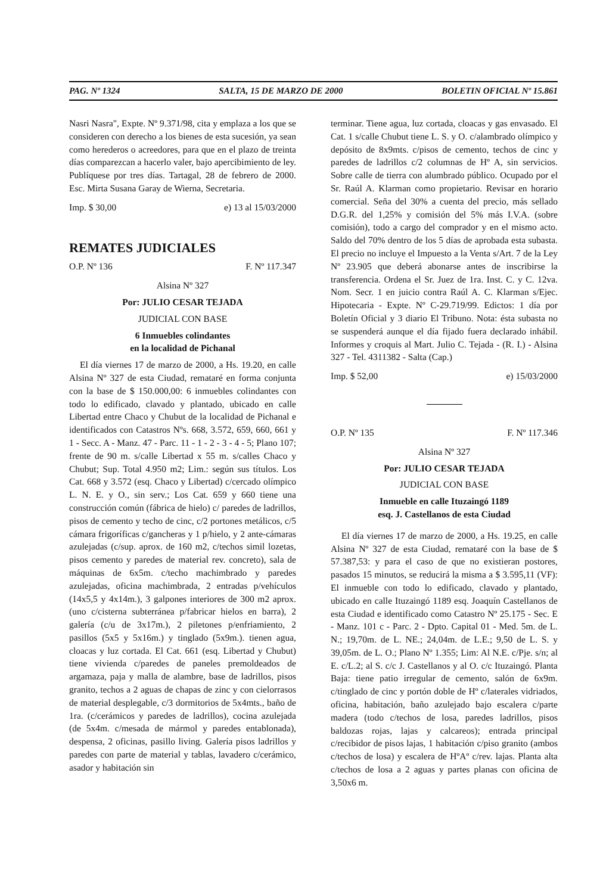PAG. Nº 1324 SALTA, 15 DE MARZO DE 2000 BOLETIN OFICIAL Nº 15.861
Nasri Nasra", Expte. Nº 9.371/98, cita y emplaza a los que se consideren con derecho a los bienes de esta sucesión, ya sean como herederos o acreedores, para que en el plazo de treinta días comparezcan a hacerlo valer, bajo apercibimiento de ley. Publíquese por tres días. Tartagal, 28 de febrero de 2000. Esc. Mirta Susana Garay de Wierna, Secretaria.
Imp. $ 30,00 e) 13 al 15/03/2000
REMATES JUDICIALES
O.P. Nº 136 F. Nº 117.347
Alsina Nº 327
Por: JULIO CESAR TEJADA
JUDICIAL CON BASE
6 Inmuebles colindantes
en la localidad de Pichanal
El día viernes 17 de marzo de 2000, a Hs. 19.20, en calle Alsina Nº 327 de esta Ciudad, remataré en forma conjunta con la base de $ 150.000,00: 6 inmuebles colindantes con todo lo edificado, clavado y plantado, ubicado en calle Libertad entre Chaco y Chubut de la localidad de Pichanal e identificados con Catastros Nºs. 668, 3.572, 659, 660, 661 y 1 - Secc. A - Manz. 47 - Parc. 11 - 1 - 2 - 3 - 4 - 5; Plano 107; frente de 90 m. s/calle Libertad x 55 m. s/calles Chaco y Chubut; Sup. Total 4.950 m2; Lim.: según sus títulos. Los Cat. 668 y 3.572 (esq. Chaco y Libertad) c/cercado olímpico L. N. E. y O., sin serv.; Los Cat. 659 y 660 tiene una construcción común (fábrica de hielo) c/ paredes de ladrillos, pisos de cemento y techo de cinc, c/2 portones metálicos, c/5 cámara frigoríficas c/gancheras y 1 p/hielo, y 2 ante-cámaras azulejadas (c/sup. aprox. de 160 m2, c/techos simil lozetas, pisos cemento y paredes de material rev. concreto), sala de máquinas de 6x5m. c/techo machimbrado y paredes azulejadas, oficina machimbrada, 2 entradas p/vehículos (14x5,5 y 4x14m.), 3 galpones interiores de 300 m2 aprox. (uno c/cisterna subterránea p/fabricar hielos en barra), 2 galería (c/u de 3x17m.), 2 piletones p/enfriamiento, 2 pasillos (5x5 y 5x16m.) y tinglado (5x9m.). tienen agua, cloacas y luz cortada. El Cat. 661 (esq. Libertad y Chubut) tiene vivienda c/paredes de paneles premoldeados de argamaza, paja y malla de alambre, base de ladrillos, pisos granito, techos a 2 aguas de chapas de zinc y con cielorrasos de material desplegable, c/3 dormitorios de 5x4mts., baño de 1ra. (c/cerámicos y paredes de ladrillos), cocina azulejada (de 5x4m. c/mesada de mármol y paredes entablonada), despensa, 2 oficinas, pasillo living. Galería pisos ladrillos y paredes con parte de material y tablas, lavadero c/cerámico, asador y habitación sin
terminar. Tiene agua, luz cortada, cloacas y gas envasado. El Cat. 1 s/calle Chubut tiene L. S. y O. c/alambrado olímpico y depósito de 8x9mts. c/pisos de cemento, techos de cinc y paredes de ladrillos c/2 columnas de Hº A, sin servicios. Sobre calle de tierra con alumbrado público. Ocupado por el Sr. Raúl A. Klarman como propietario. Revisar en horario comercial. Seña del 30% a cuenta del precio, más sellado D.G.R. del 1,25% y comisión del 5% más I.V.A. (sobre comisión), todo a cargo del comprador y en el mismo acto. Saldo del 70% dentro de los 5 días de aprobada esta subasta. El precio no incluye el Impuesto a la Venta s/Art. 7 de la Ley Nº 23.905 que deberá abonarse antes de inscribirse la transferencia. Ordena el Sr. Juez de 1ra. Inst. C. y C. 12va. Nom. Secr. 1 en juicio contra Raúl A. C. Klarman s/Ejec. Hipotecaria - Expte. Nº C-29.719/99. Edictos: 1 día por Boletín Oficial y 3 diario El Tribuno. Nota: ésta subasta no se suspenderá aunque el día fijado fuera declarado inhábil. Informes y croquis al Mart. Julio C. Tejada - (R. I.) - Alsina 327 - Tel. 4311382 - Salta (Cap.)
Imp. $ 52,00 e) 15/03/2000
O.P. Nº 135 F. Nº 117.346
Alsina Nº 327
Por: JULIO CESAR TEJADA
JUDICIAL CON BASE
Inmueble en calle Ituzaingó 1189
esq. J. Castellanos de esta Ciudad
El día viernes 17 de marzo de 2000, a Hs. 19.25, en calle Alsina Nº 327 de esta Ciudad, remataré con la base de $ 57.387,53: y para el caso de que no existieran postores, pasados 15 minutos, se reducirá la misma a $ 3.595,11 (VF): El inmueble con todo lo edificado, clavado y plantado, ubicado en calle Ituzaingó 1189 esq. Joaquín Castellanos de esta Ciudad e identificado como Catastro Nº 25.175 - Sec. E - Manz. 101 c - Parc. 2 - Dpto. Capital 01 - Med. 5m. de L. N.; 19,70m. de L. NE.; 24,04m. de L.E.; 9,50 de L. S. y 39,05m. de L. O.; Plano Nº 1.355; Lim: Al N.E. c/Pje. s/n; al E. c/L.2; al S. c/c J. Castellanos y al O. c/c Ituzaingó. Planta Baja: tiene patio irregular de cemento, salón de 6x9m. c/tinglado de cinc y portón doble de Hº c/laterales vidriados, oficina, habitación, baño azulejado bajo escalera c/parte madera (todo c/techos de losa, paredes ladrillos, pisos baldozas rojas, lajas y calcareos); entrada principal c/recibidor de pisos lajas, 1 habitación c/piso granito (ambos c/techos de losa) y escalera de HºAº c/rev. lajas. Planta alta c/techos de losa a 2 aguas y partes planas con oficina de 3,50x6 m.